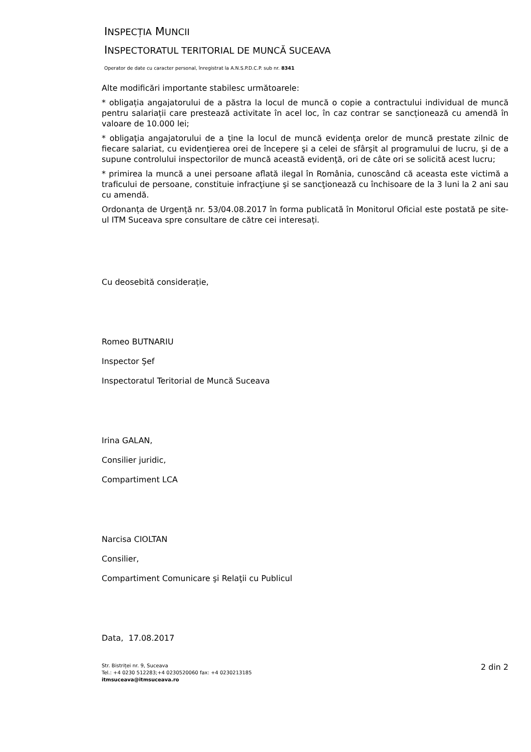INSPECȚIA MUNCII
INSPECTORATUL TERITORIAL DE MUNCĂ SUCEAVA
Operator de date cu caracter personal, înregistrat la A.N.S.P.D.C.P. sub nr. 8341
Alte modificări importante stabilesc următoarele:
* obligația angajatorului de a păstra la locul de muncă o copie a contractului individual de muncă pentru salariații care prestează activitate în acel loc, în caz contrar se sancționează cu amendă în valoare de 10.000 lei;
* obligaţia angajatorului de a ţine la locul de muncă evidenţa orelor de muncă prestate zilnic de fiecare salariat, cu evidenţierea orei de începere şi a celei de sfârşit al programului de lucru, şi de a supune controlului inspectorilor de muncă această evidenţă, ori de câte ori se solicită acest lucru;
* primirea la muncă a unei persoane aflată ilegal în România, cunoscând că aceasta este victimă a traficului de persoane, constituie infracţiune şi se sancţionează cu închisoare de la 3 luni la 2 ani sau cu amendă.
Ordonanța de Urgență nr. 53/04.08.2017 în forma publicată în Monitorul Oficial este postată pe site-ul ITM Suceava spre consultare de către cei interesați.
Cu deosebită considerație,
Romeo BUTNARIU
Inspector Şef
Inspectoratul Teritorial de Muncă Suceava
Irina GALAN,
Consilier juridic,
Compartiment LCA
Narcisa CIOLTAN
Consilier,
Compartiment Comunicare şi Relaţii cu Publicul
Data, 17.08.2017
Str. Bistriței nr. 9, Suceava
Tel.: +4 0230 512283;+4 0230520060 fax: +4 0230213185
itmsuceava@itmsuceava.ro
2 din 2